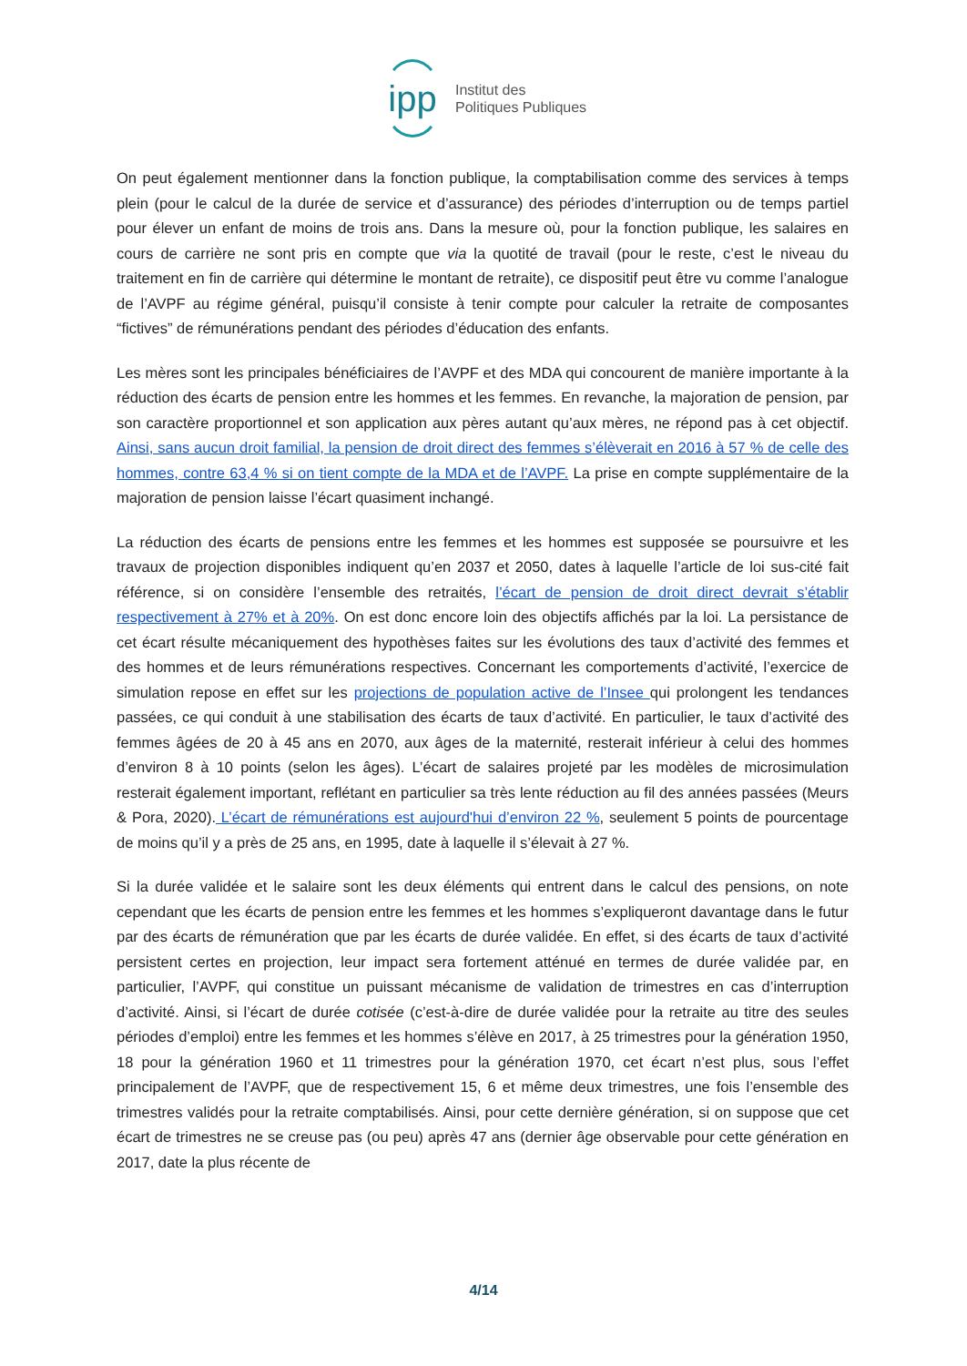ipp
Institut des
Politiques Publiques
On peut également mentionner dans la fonction publique, la comptabilisation comme des services à temps plein (pour le calcul de la durée de service et d’assurance) des périodes d’interruption ou de temps partiel pour élever un enfant de moins de trois ans. Dans la mesure où, pour la fonction publique, les salaires en cours de carrière ne sont pris en compte que via la quotité de travail (pour le reste, c’est le niveau du traitement en fin de carrière qui détermine le montant de retraite), ce dispositif peut être vu comme l’analogue de l’AVPF au régime général, puisqu’il consiste à tenir compte pour calculer la retraite de composantes “fictives” de rémunérations pendant des périodes d’éducation des enfants.
Les mères sont les principales bénéficiaires de l’AVPF et des MDA qui concourent de manière importante à la réduction des écarts de pension entre les hommes et les femmes. En revanche, la majoration de pension, par son caractère proportionnel et son application aux pères autant qu’aux mères, ne répond pas à cet objectif. Ainsi, sans aucun droit familial, la pension de droit direct des femmes s’élèverait en 2016 à 57 % de celle des hommes, contre 63,4 % si on tient compte de la MDA et de l’AVPF. La prise en compte supplémentaire de la majoration de pension laisse l’écart quasiment inchangé.
La réduction des écarts de pensions entre les femmes et les hommes est supposée se poursuivre et les travaux de projection disponibles indiquent qu’en 2037 et 2050, dates à laquelle l’article de loi sus-cité fait référence, si on considère l’ensemble des retraités, l’écart de pension de droit direct devrait s’établir respectivement à 27% et à 20%. On est donc encore loin des objectifs affichés par la loi. La persistance de cet écart résulte mécaniquement des hypothèses faites sur les évolutions des taux d’activité des femmes et des hommes et de leurs rémunérations respectives. Concernant les comportements d’activité, l’exercice de simulation repose en effet sur les projections de population active de l’Insee qui prolongent les tendances passées, ce qui conduit à une stabilisation des écarts de taux d’activité. En particulier, le taux d’activité des femmes âgées de 20 à 45 ans en 2070, aux âges de la maternité, resterait inférieur à celui des hommes d’environ 8 à 10 points (selon les âges). L’écart de salaires projeté par les modèles de microsimulation resterait également important, reflétant en particulier sa très lente réduction au fil des années passées (Meurs & Pora, 2020). L’écart de rémunérations est aujourd'hui d’environ 22 %, seulement 5 points de pourcentage de moins qu’il y a près de 25 ans, en 1995, date à laquelle il s’élevait à 27 %.
Si la durée validée et le salaire sont les deux éléments qui entrent dans le calcul des pensions, on note cependant que les écarts de pension entre les femmes et les hommes s’expliqueront davantage dans le futur par des écarts de rémunération que par les écarts de durée validée. En effet, si des écarts de taux d’activité persistent certes en projection, leur impact sera fortement atténué en termes de durée validée par, en particulier, l’AVPF, qui constitue un puissant mécanisme de validation de trimestres en cas d’interruption d’activité. Ainsi, si l’écart de durée cotisée (c’est-à-dire de durée validée pour la retraite au titre des seules périodes d’emploi) entre les femmes et les hommes s’élève en 2017, à 25 trimestres pour la génération 1950, 18 pour la génération 1960 et 11 trimestres pour la génération 1970, cet écart n’est plus, sous l’effet principalement de l’AVPF, que de respectivement 15, 6 et même deux trimestres, une fois l’ensemble des trimestres validés pour la retraite comptabilisés. Ainsi, pour cette dernière génération, si on suppose que cet écart de trimestres ne se creuse pas (ou peu) après 47 ans (dernier âge observable pour cette génération en 2017, date la plus récente de
4/14